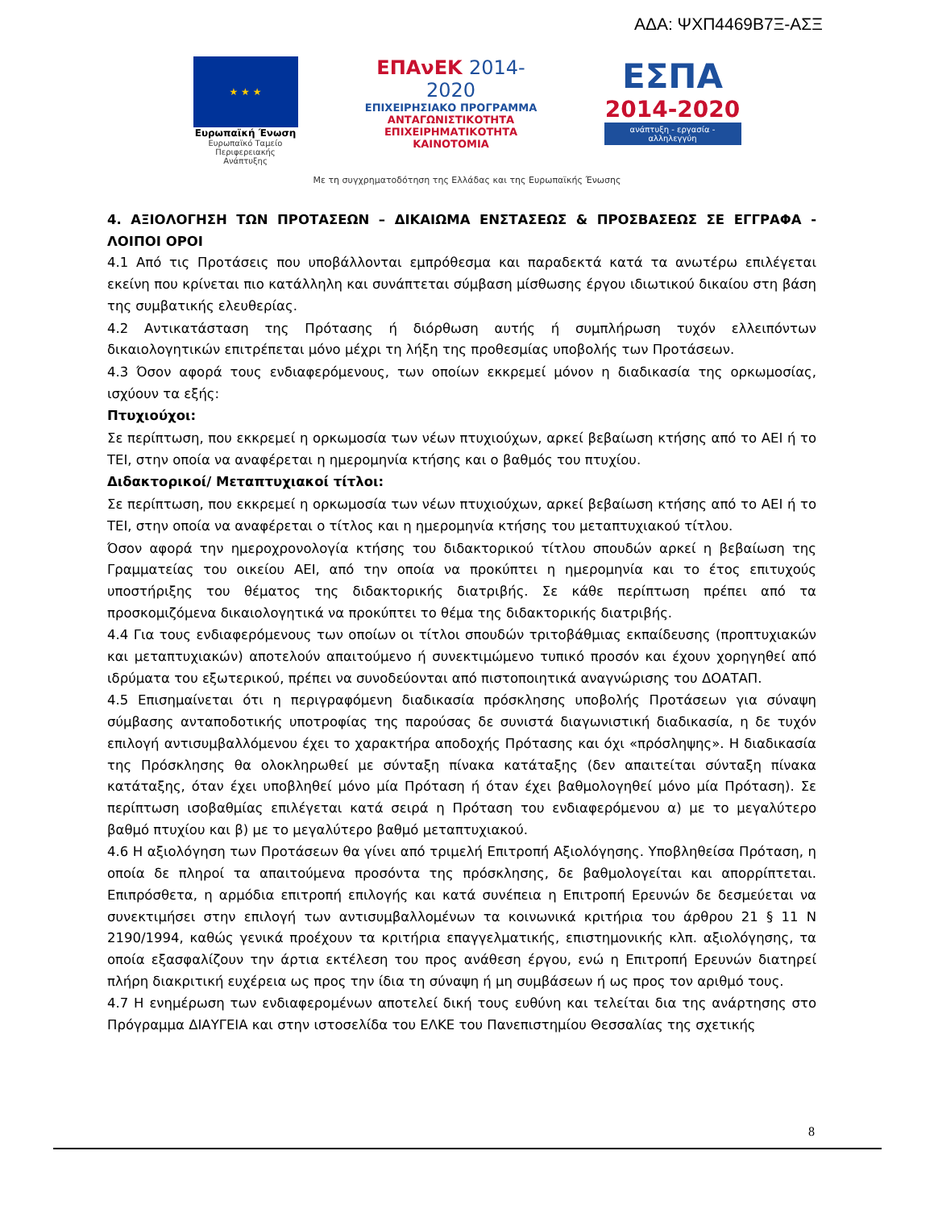ΑΔΑ: ΨΧΠ4469Β7Ξ-ΑΣΞ
★ ★ ★
Ευρωπαϊκή Ένωση
Ευρωπαϊκό Ταμείο
Περιφερειακής Ανάπτυξης
ΕΠΑνΕΚ 2014-2020
ΕΠΙΧΕΙΡΗΣΙΑΚΟ ΠΡΟΓΡΑΜΜΑ
ΑΝΤΑΓΩΝΙΣΤΙΚΟΤΗΤΑ
ΕΠΙΧΕΙΡΗΜΑΤΙΚΟΤΗΤΑ
ΚΑΙΝΟΤΟΜΙΑ
ΕΣΠΑ
2014-2020
ανάπτυξη - εργασία - αλληλεγγύη
Με τη συγχρηματοδότηση της Ελλάδας και της Ευρωπαϊκής Ένωσης
4. ΑΞΙΟΛΟΓΗΣΗ ΤΩΝ ΠΡΟΤΑΣΕΩΝ – ΔΙΚΑΙΩΜΑ ΕΝΣΤΑΣΕΩΣ & ΠΡΟΣΒΑΣΕΩΣ ΣΕ ΕΓΓΡΑΦΑ - ΛΟΙΠΟΙ ΟΡΟΙ
4.1 Από τις Προτάσεις που υποβάλλονται εμπρόθεσμα και παραδεκτά κατά τα ανωτέρω επιλέγεται εκείνη που κρίνεται πιο κατάλληλη και συνάπτεται σύμβαση μίσθωσης έργου ιδιωτικού δικαίου στη βάση της συμβατικής ελευθερίας.
4.2 Αντικατάσταση της Πρότασης ή διόρθωση αυτής ή συμπλήρωση τυχόν ελλειπόντων δικαιολογητικών επιτρέπεται μόνο μέχρι τη λήξη της προθεσμίας υποβολής των Προτάσεων.
4.3 Όσον αφορά τους ενδιαφερόμενους, των οποίων εκκρεμεί μόνον η διαδικασία της ορκωμοσίας, ισχύουν τα εξής:
Πτυχιούχοι:
Σε περίπτωση, που εκκρεμεί η ορκωμοσία των νέων πτυχιούχων, αρκεί βεβαίωση κτήσης από το ΑΕΙ ή το ΤΕΙ, στην οποία να αναφέρεται η ημερομηνία κτήσης και ο βαθμός του πτυχίου.
Διδακτορικοί/ Μεταπτυχιακοί τίτλοι:
Σε περίπτωση, που εκκρεμεί η ορκωμοσία των νέων πτυχιούχων, αρκεί βεβαίωση κτήσης από το ΑΕΙ ή το ΤΕΙ, στην οποία να αναφέρεται ο τίτλος και η ημερομηνία κτήσης του μεταπτυχιακού τίτλου.
Όσον αφορά την ημεροχρονολογία κτήσης του διδακτορικού τίτλου σπουδών αρκεί η βεβαίωση της Γραμματείας του οικείου ΑΕΙ, από την οποία να προκύπτει η ημερομηνία και το έτος επιτυχούς υποστήριξης του θέματος της διδακτορικής διατριβής. Σε κάθε περίπτωση πρέπει από τα προσκομιζόμενα δικαιολογητικά να προκύπτει το θέμα της διδακτορικής διατριβής.
4.4 Για τους ενδιαφερόμενους των οποίων οι τίτλοι σπουδών τριτοβάθμιας εκπαίδευσης (προπτυχιακών και μεταπτυχιακών) αποτελούν απαιτούμενο ή συνεκτιμώμενο τυπικό προσόν και έχουν χορηγηθεί από ιδρύματα του εξωτερικού, πρέπει να συνοδεύονται από πιστοποιητικά αναγνώρισης του ΔΟΑΤΑΠ.
4.5 Επισημαίνεται ότι η περιγραφόμενη διαδικασία πρόσκλησης υποβολής Προτάσεων για σύναψη σύμβασης ανταποδοτικής υποτροφίας της παρούσας δε συνιστά διαγωνιστική διαδικασία, η δε τυχόν επιλογή αντισυμβαλλόμενου έχει το χαρακτήρα αποδοχής Πρότασης και όχι «πρόσληψης». Η διαδικασία της Πρόσκλησης θα ολοκληρωθεί με σύνταξη πίνακα κατάταξης (δεν απαιτείται σύνταξη πίνακα κατάταξης, όταν έχει υποβληθεί μόνο μία Πρόταση ή όταν έχει βαθμολογηθεί μόνο μία Πρόταση). Σε περίπτωση ισοβαθμίας επιλέγεται κατά σειρά η Πρόταση του ενδιαφερόμενου α) με το μεγαλύτερο βαθμό πτυχίου και β) με το μεγαλύτερο βαθμό μεταπτυχιακού.
4.6 Η αξιολόγηση των Προτάσεων θα γίνει από τριμελή Επιτροπή Αξιολόγησης. Υποβληθείσα Πρόταση, η οποία δε πληροί τα απαιτούμενα προσόντα της πρόσκλησης, δε βαθμολογείται και απορρίπτεται. Επιπρόσθετα, η αρμόδια επιτροπή επιλογής και κατά συνέπεια η Επιτροπή Ερευνών δε δεσμεύεται να συνεκτιμήσει στην επιλογή των αντισυμβαλλομένων τα κοινωνικά κριτήρια του άρθρου 21 § 11 Ν 2190/1994, καθώς γενικά προέχουν τα κριτήρια επαγγελματικής, επιστημονικής κλπ. αξιολόγησης, τα οποία εξασφαλίζουν την άρτια εκτέλεση του προς ανάθεση έργου, ενώ η Επιτροπή Ερευνών διατηρεί πλήρη διακριτική ευχέρεια ως προς την ίδια τη σύναψη ή μη συμβάσεων ή ως προς τον αριθμό τους.
4.7 Η ενημέρωση των ενδιαφερομένων αποτελεί δική τους ευθύνη και τελείται δια της ανάρτησης στο Πρόγραμμα ΔΙΑΥΓΕΙΑ και στην ιστοσελίδα του ΕΛΚΕ του Πανεπιστημίου Θεσσαλίας της σχετικής
8